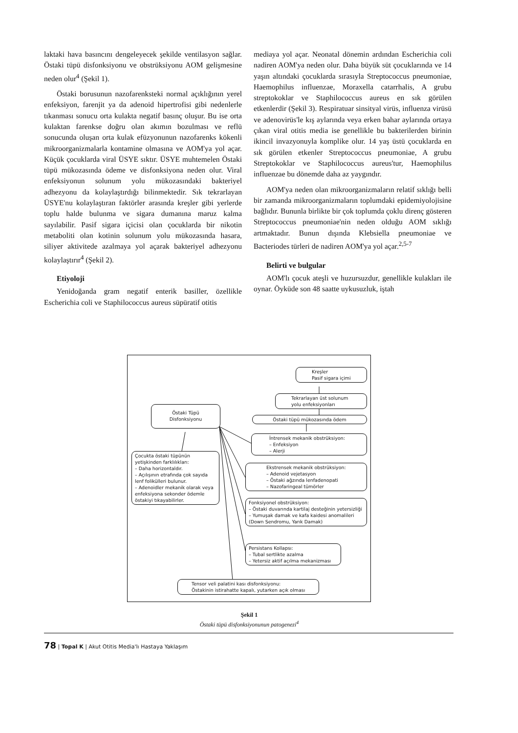laktaki hava basıncını dengeleyecek şekilde ventilasyon sağlar. Östaki tüpü disfonksiyonu ve obstrüksiyonu AOM gelişmesine neden olur<sup>4</sup> (Şekil 1).
Östaki borusunun nazofarenksteki normal açıklığının yerel enfeksiyon, farenjit ya da adenoid hipertrofisi gibi nedenlerle tıkanması sonucu orta kulakta negatif basınç oluşur. Bu ise orta kulaktan farenkse doğru olan akımın bozulması ve reflü sonucunda oluşan orta kulak efüzyonunun nazofarenks kökenli mikroorganizmalarla kontamine olmasına ve AOM'ya yol açar. Küçük çocuklarda viral ÜSYE sıktır. ÜSYE muhtemelen Östaki tüpü mükozasında ödeme ve disfonksiyona neden olur. Viral enfeksiyonun solunum yolu mükozasındaki bakteriyel adhezyonu da kolaylaştırdığı bilinmektedir. Sık tekrarlayan ÜSYE'nu kolaylaştıran faktörler arasında kreşler gibi yerlerde toplu halde bulunma ve sigara dumanına maruz kalma sayılabilir. Pasif sigara içicisi olan çocuklarda bir nikotin metaboliti olan kotinin solunum yolu mükozasında hasara, siliyer aktivitede azalmaya yol açarak bakteriyel adhezyonu kolaylaştırır<sup>4</sup> (Şekil 2).
Etiyoloji
Yenidoğanda gram negatif enterik basiller, özellikle Escherichia coli ve Staphilococcus aureus süpüratif otitis
mediaya yol açar. Neonatal dönemin ardından Escherichia coli nadiren AOM'ya neden olur. Daha büyük süt çocuklarında ve 14 yaşın altındaki çocuklarda sırasıyla Streptococcus pneumoniae, Haemophilus influenzae, Moraxella catarrhalis, A grubu streptokoklar ve Staphilococcus aureus en sık görülen etkenlerdir (Şekil 3). Respiratuar sinsityal virüs, influenza virüsü ve adenovirüs'le kış aylarında veya erken bahar aylarında ortaya çıkan viral otitis media ise genellikle bu bakterilerden birinin ikincil invazyonuyla komplike olur. 14 yaş üstü çocuklarda en sık görülen etkenler Streptococcus pneumoniae, A grubu Streptokoklar ve Staphilococcus aureus'tur, Haemophilus influenzae bu dönemde daha az yaygındır.
AOM'ya neden olan mikroorganizmaların relatif sıklığı belli bir zamanda mikroorganizmaların toplumdaki epidemiyolojisine bağlıdır. Bununla birlikte bir çok toplumda çoklu direnç gösteren Streptococcus pneumoniae'nin neden olduğu AOM sıklığı artmaktadır. Bunun dışında Klebsiella pneumoniae ve Bacteriodes türleri de nadiren AOM'ya yol açar.<sup>2,5-7</sup>
Belirti ve bulgular
AOM'lı çocuk ateşli ve huzursuzdur, genellikle kulakları ile oynar. Öyküde son 48 saatte uykusuzluk, iştah
Kreşler
Pasif sigara içimi
Tekrarlayan üst solunum
yolu enfeksiyonları
Östaki Tüpü
Disfonksiyonu
Östaki tüpü mükozasında ödem
İntrensek mekanik obstrüksiyon:
– Enfeksiyon
– Alerji
Çocukta östaki tüpünün yetişkinden farklılıkları:
– Daha horizontaldır.
– Açılışının etrafında çok sayıda lenf folikülleri bulunur.
– Adenoidler mekanik olarak veya enfeksiyona sekonder ödemle östakiyi tıkayabilirler.
Ekstrensek mekanik obstrüksiyon:
– Adenoid vejetasyon
– Östaki ağzında lenfadenopati
– Nazofaringeal tümörler
Fonksiyonel obstrüksiyon:
– Östaki duvarında kartilaj desteğinin yetersizliği
– Yumuşak damak ve kafa kaidesi anomalileri (Down Sendromu, Yarık Damak)
Persistans Kollapsı:
– Tubal sertlikte azalma
– Yetersiz aktif açılma mekanizması
Tensor veli palatini kası disfonksiyonu:
Östakinin istirahatte kapalı, yutarken açık olması
Şekil 1
Östaki tüpü disfonksiyonunun patogenezi<sup>4</sup>
78 | Topal K | Akut Otitis Media'lı Hastaya Yaklaşım